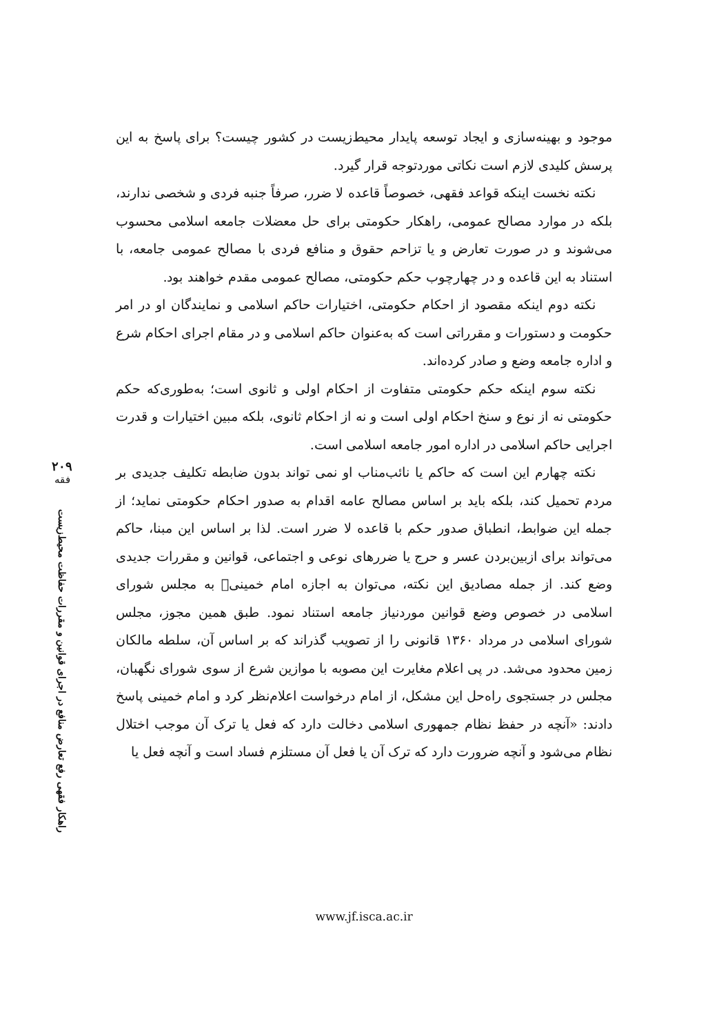موجود و بهینه‌سازی و ایجاد توسعه پایدار محیط‌زیست در کشور چیست؟ برای پاسخ به این پرسش کلیدی لازم است نکاتی موردتوجه قرار گیرد.
نکته نخست اینکه قواعد فقهی، خصوصاً قاعده لا ضرر، صرفاً جنبه فردی و شخصی ندارند، بلکه در موارد مصالح عمومی، راهکار حکومتی برای حل معضلات جامعه اسلامی محسوب می‌شوند و در صورت تعارض و یا تزاحم حقوق و منافع فردی با مصالح عمومی جامعه، با استناد به این قاعده و در چهارچوب حکم حکومتی، مصالح عمومی مقدم خواهند بود.
نکته دوم اینکه مقصود از احکام حکومتی، اختیارات حاکم اسلامی و نمایندگان او در امر حکومت و دستورات و مقرراتی است که به‌عنوان حاکم اسلامی و در مقام اجرای احکام شرع و اداره جامعه وضع و صادر کرده‌اند.
نکته سوم اینکه حکم حکومتی متفاوت از احکام اولی و ثانوی است؛ به‌طوری‌که حکم حکومتی نه از نوع و سنخ احکام اولی است و نه از احکام ثانوی، بلکه مبین اختیارات و قدرت اجرایی حاکم اسلامی در اداره امور جامعه اسلامی است.
نکته چهارم این است که حاکم یا نائب‌مناب او نمی تواند بدون ضابطه تکلیف جدیدی بر مردم تحمیل کند، بلکه باید بر اساس مصالح عامه اقدام به صدور احکام حکومتی نماید؛ از جمله این ضوابط، انطباق صدور حکم با قاعده لا ضرر است. لذا بر اساس این مبنا، حاکم می‌تواند برای ازبین‌بردن عسر و حرج یا ضررهای نوعی و اجتماعی، قوانین و مقررات جدیدی وضع کند. از جمله مصادیق این نکته، می‌توان به اجازه امام خمینی﷫ به مجلس شورای اسلامی در خصوص وضع قوانین موردنیاز جامعه استناد نمود. طبق همین مجوز، مجلس شورای اسلامی در مرداد ۱۳۶۰ قانونی را از تصویب گذراند که بر اساس آن، سلطه مالکان زمین محدود می‌شد. در پی اعلام مغایرت این مصوبه با موازین شرع از سوی شورای نگهبان، مجلس در جستجوی راه‌حل این مشکل، از امام درخواست اعلام‌نظر کرد و امام خمینی پاسخ دادند: «آنچه در حفظ نظام جمهوری اسلامی دخالت دارد که فعل یا ترک آن موجب اختلال نظام می‌شود و آنچه ضرورت دارد که ترک آن یا فعل آن مستلزم فساد است و آنچه فعل یا
۲۰۹
فقه
راهکار فقهی رفع تعارض منافع در اجرای قوانین و مقررات حفاظت محیط‌زیست
www.jf.isca.ac.ir